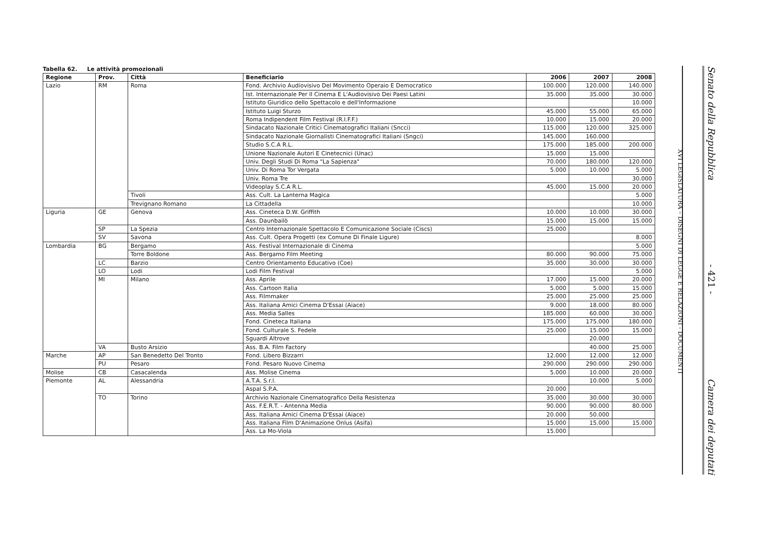Tabella 62. Le attività promozionali
| Regione | Prov. | Città | Beneficiario | 2006 | 2007 | 2008 |
| --- | --- | --- | --- | --- | --- | --- |
| Lazio | RM | Roma | Fond. Archivio Audiovisivo Del Movimento Operaio E Democratico | 100.000 | 120.000 | 140.000 |
| | | | Ist. Internazionale Per Il Cinema E L'Audiovisivo Dei Paesi Latini | 35.000 | 35.000 | 30.000 |
| | | | Istituto Giuridico dello Spettacolo e dell'Informazione | | | 10.000 |
| | | | Istituto Luigi Sturzo | 45.000 | 55.000 | 65.000 |
| | | | Roma Indipendent Film Festival (R.I.F.F.) | 10.000 | 15.000 | 20.000 |
| | | | Sindacato Nazionale Critici Cinematografici Italiani (Sncci) | 115.000 | 120.000 | 325.000 |
| | | | Sindacato Nazionale Giornalisti Cinematografici Italiani (Sngci) | 145.000 | 160.000 | |
| | | | Studio S.C.A R.L. | 175.000 | 185.000 | 200.000 |
| | | | Unione Nazionale Autori E Cinetecnici (Unac) | 15.000 | 15.000 | |
| | | | Univ. Degli Studi Di Roma "La Sapienza" | 70.000 | 180.000 | 120.000 |
| | | | Univ. Di Roma Tor Vergata | 5.000 | 10.000 | 5.000 |
| | | | Univ. Roma Tre | | | 30.000 |
| | | | Videoplay S.C.A R.L. | 45.000 | 15.000 | 20.000 |
| | | Tivoli | Ass. Cult. La Lanterna Magica | | | 5.000 |
| | | Trevignano Romano | La Cittadella | | | 10.000 |
| Liguria | GE | Genova | Ass. Cineteca D.W. Griffith | 10.000 | 10.000 | 30.000 |
| | | | Ass. Daunbailò | 15.000 | 15.000 | 15.000 |
| | SP | La Spezia | Centro Internazionale Spettacolo E Comunicazione Sociale (Ciscs) | 25.000 | | |
| | SV | Savona | Ass. Cult. Opera Progetti (ex Comune Di Finale Ligure) | | | 8.000 |
| Lombardia | BG | Bergamo | Ass. Festival Internazionale di Cinema | | | 5.000 |
| | | Torre Boldone | Ass. Bergamo Film Meeting | 80.000 | 90.000 | 75.000 |
| | LC | Barzio | Centro Orientamento Educativo (Coe) | 35.000 | 30.000 | 30.000 |
| | LO | Lodi | Lodi Film Festival | | | 5.000 |
| | MI | Milano | Ass. Aprile | 17.000 | 15.000 | 20.000 |
| | | | Ass. Cartoon Italia | 5.000 | 5.000 | 15.000 |
| | | | Ass. Filmmaker | 25.000 | 25.000 | 25.000 |
| | | | Ass. Italiana Amici Cinema D'Essai (Aiace) | 9.000 | 18.000 | 80.000 |
| | | | Ass. Media Salles | 185.000 | 60.000 | 30.000 |
| | | | Fond. Cineteca Italiana | 175.000 | 175.000 | 180.000 |
| | | | Fond. Culturale S. Fedele | 25.000 | 15.000 | 15.000 |
| | | | Sguardi Altrove | | 20.000 | |
| | VA | Busto Arsizio | Ass. B.A. Film Factory | | 40.000 | 25.000 |
| Marche | AP | San Benedetto Del Tronto | Fond. Libero Bizzarri | 12.000 | 12.000 | 12.000 |
| | PU | Pesaro | Fond. Pesaro Nuovo Cinema | 290.000 | 290.000 | 290.000 |
| Molise | CB | Casacalenda | Ass. Molise Cinema | 5.000 | 10.000 | 20.000 |
| Piemonte | AL | Alessandria | A.T.A. S.r.l. | | 10.000 | 5.000 |
| | | | Aspal S.P.A. | 20.000 | | |
| | TO | Torino | Archivio Nazionale Cinematografico Della Resistenza | 35.000 | 30.000 | 30.000 |
| | | | Ass. F.E.R.T. - Antenna Media | 90.000 | 90.000 | 80.000 |
| | | | Ass. Italiana Amici Cinema D'Essai (Aiace) | 20.000 | 50.000 | |
| | | | Ass. Italiana Film D'Animazione Onlus (Asifa) | 15.000 | 15.000 | 15.000 |
| | | | Ass. La Mo-Viola | 15.000 | | |
XVI LEGISLATURA – DISEGNI DI LEGGE E RELAZIONI - DOCUMENTI
Senato della Repubblica - 421 - Camera dei deputati